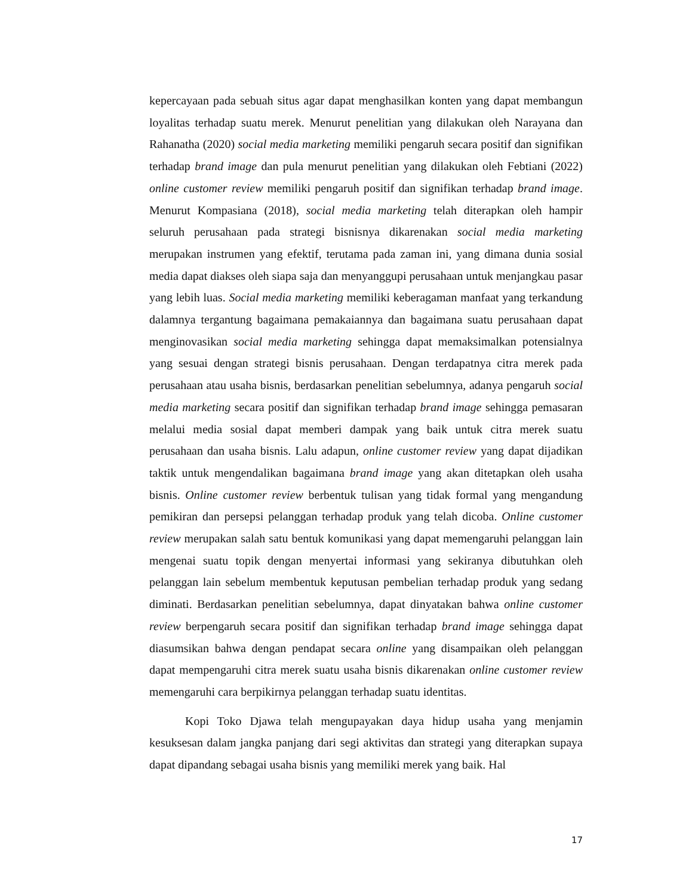kepercayaan pada sebuah situs agar dapat menghasilkan konten yang dapat membangun loyalitas terhadap suatu merek. Menurut penelitian yang dilakukan oleh Narayana dan Rahanatha (2020) social media marketing memiliki pengaruh secara positif dan signifikan terhadap brand image dan pula menurut penelitian yang dilakukan oleh Febtiani (2022) online customer review memiliki pengaruh positif dan signifikan terhadap brand image. Menurut Kompasiana (2018), social media marketing telah diterapkan oleh hampir seluruh perusahaan pada strategi bisnisnya dikarenakan social media marketing merupakan instrumen yang efektif, terutama pada zaman ini, yang dimana dunia sosial media dapat diakses oleh siapa saja dan menyanggupi perusahaan untuk menjangkau pasar yang lebih luas. Social media marketing memiliki keberagaman manfaat yang terkandung dalamnya tergantung bagaimana pemakaiannya dan bagaimana suatu perusahaan dapat menginovasikan social media marketing sehingga dapat memaksimalkan potensialnya yang sesuai dengan strategi bisnis perusahaan. Dengan terdapatnya citra merek pada perusahaan atau usaha bisnis, berdasarkan penelitian sebelumnya, adanya pengaruh social media marketing secara positif dan signifikan terhadap brand image sehingga pemasaran melalui media sosial dapat memberi dampak yang baik untuk citra merek suatu perusahaan dan usaha bisnis. Lalu adapun, online customer review yang dapat dijadikan taktik untuk mengendalikan bagaimana brand image yang akan ditetapkan oleh usaha bisnis. Online customer review berbentuk tulisan yang tidak formal yang mengandung pemikiran dan persepsi pelanggan terhadap produk yang telah dicoba. Online customer review merupakan salah satu bentuk komunikasi yang dapat memengaruhi pelanggan lain mengenai suatu topik dengan menyertai informasi yang sekiranya dibutuhkan oleh pelanggan lain sebelum membentuk keputusan pembelian terhadap produk yang sedang diminati. Berdasarkan penelitian sebelumnya, dapat dinyatakan bahwa online customer review berpengaruh secara positif dan signifikan terhadap brand image sehingga dapat diasumsikan bahwa dengan pendapat secara online yang disampaikan oleh pelanggan dapat mempengaruhi citra merek suatu usaha bisnis dikarenakan online customer review memengaruhi cara berpikirnya pelanggan terhadap suatu identitas.
Kopi Toko Djawa telah mengupayakan daya hidup usaha yang menjamin kesuksesan dalam jangka panjang dari segi aktivitas dan strategi yang diterapkan supaya dapat dipandang sebagai usaha bisnis yang memiliki merek yang baik. Hal
17